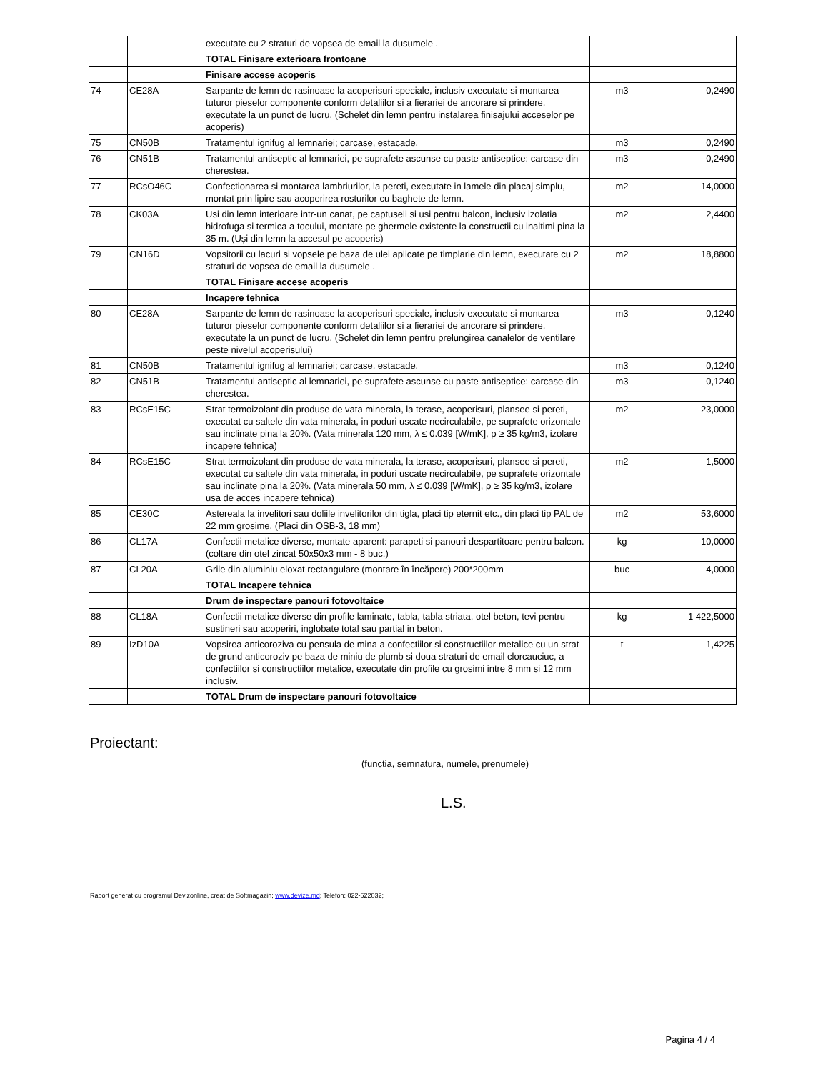| | | executate cu 2 straturi de vopsea de email la dusumele . | | |
| | | TOTAL Finisare exterioara frontoane | | |
| | | Finisare accese acoperis | | |
| 74 | CE28A | Sarpante de lemn de rasinoase la acoperisuri speciale, inclusiv executate si montarea tuturor pieselor componente conform detaliilor si a fierariei de ancorare si prindere, executate la un punct de lucru. (Schelet din lemn pentru instalarea finisajului acceselor pe acoperis) | m3 | 0,2490 |
| 75 | CN50B | Tratamentul ignifug al lemnariei; carcase, estacade. | m3 | 0,2490 |
| 76 | CN51B | Tratamentul antiseptic al lemnariei, pe suprafete ascunse cu paste antiseptice: carcase din cherestea. | m3 | 0,2490 |
| 77 | RCsO46C | Confectionarea si montarea lambriurilor, la pereti, executate in lamele din placaj simplu, montat prin lipire sau acoperirea rosturilor cu baghete de lemn. | m2 | 14,0000 |
| 78 | CK03A | Usi din lemn interioare intr-un canat, pe captuseli si usi pentru balcon, inclusiv izolatia hidrofuga si termica a tocului, montate pe ghermele existente la constructii cu inaltimi pina la 35 m. (Uși din lemn la accesul pe acoperis) | m2 | 2,4400 |
| 79 | CN16D | Vopsitorii cu lacuri si vopsele pe baza de ulei aplicate pe timplarie din lemn, executate cu 2 straturi de vopsea de email la dusumele . | m2 | 18,8800 |
| | | TOTAL Finisare accese acoperis | | |
| | | Incapere tehnica | | |
| 80 | CE28A | Sarpante de lemn de rasinoase la acoperisuri speciale, inclusiv executate si montarea tuturor pieselor componente conform detaliilor si a fierariei de ancorare si prindere, executate la un punct de lucru. (Schelet din lemn pentru prelungirea canalelor de ventilare peste nivelul acoperisului) | m3 | 0,1240 |
| 81 | CN50B | Tratamentul ignifug al lemnariei; carcase, estacade. | m3 | 0,1240 |
| 82 | CN51B | Tratamentul antiseptic al lemnariei, pe suprafete ascunse cu paste antiseptice: carcase din cherestea. | m3 | 0,1240 |
| 83 | RCsE15C | Strat termoizolant din produse de vata minerala, la terase, acoperisuri, plansee si pereti, executat cu saltele din vata minerala, in poduri uscate necirculabile, pe suprafete orizontale sau inclinate pina la 20%. (Vata minerala 120 mm, λ ≤ 0.039 [W/mK], ρ ≥ 35 kg/m3, izolare incapere tehnica) | m2 | 23,0000 |
| 84 | RCsE15C | Strat termoizolant din produse de vata minerala, la terase, acoperisuri, plansee si pereti, executat cu saltele din vata minerala, in poduri uscate necirculabile, pe suprafete orizontale sau inclinate pina la 20%. (Vata minerala 50 mm, λ ≤ 0.039 [W/mK], ρ ≥ 35 kg/m3, izolare usa de acces incapere tehnica) | m2 | 1,5000 |
| 85 | CE30C | Astereala la invelitori sau doliile invelitorilor din tigla, placi tip eternit etc., din placi tip PAL de 22 mm grosime. (Placi din OSB-3, 18 mm) | m2 | 53,6000 |
| 86 | CL17A | Confectii metalice diverse, montate aparent: parapeti si panouri despartitoare pentru balcon. (coltare din otel zincat 50x50x3 mm - 8 buc.) | kg | 10,0000 |
| 87 | CL20A | Grile din aluminiu eloxat rectangulare (montare în încăpere) 200*200mm | buc | 4,0000 |
| | | TOTAL Incapere tehnica | | |
| | | Drum de inspectare panouri fotovoltaice | | |
| 88 | CL18A | Confectii metalice diverse din profile laminate, tabla, tabla striata, otel beton, tevi pentru sustineri sau acoperiri, inglobate total sau partial in beton. | kg | 1 422,5000 |
| 89 | IzD10A | Vopsirea anticoroziva cu pensula de mina a confectiilor si constructiilor metalice cu un strat de grund anticoroziv pe baza de miniu de plumb si doua straturi de email clorcauciuc, a confectiilor si constructiilor metalice, executate din profile cu grosimi intre 8 mm si 12 mm inclusiv. | t | 1,4225 |
| | | TOTAL Drum de inspectare panouri fotovoltaice | | |
Proiectant:
(functia, semnatura, numele, prenumele)
L.S.
Raport generat cu programul Devizonline, creat de Softmagazin; www.devize.md; Telefon: 022-522032;
Pagina 4 / 4